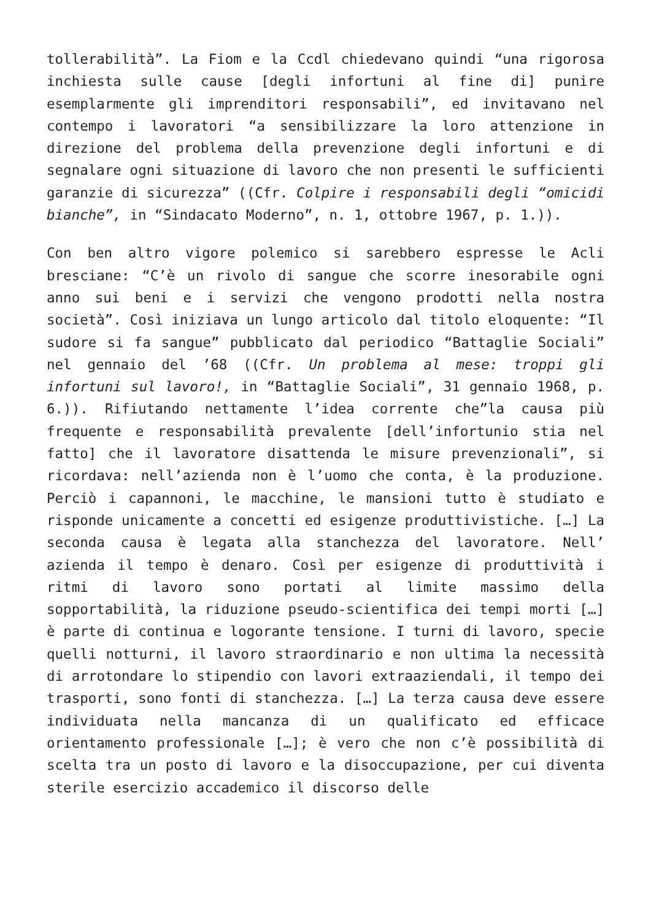tollerabilità”. La Fiom e la Ccdl chiedevano quindi “una rigorosa inchiesta sulle cause [degli infortuni al fine di] punire esemplarmente gli imprenditori responsabili”, ed invitavano nel contempo i lavoratori “a sensibilizzare la loro attenzione in direzione del problema della prevenzione degli infortuni e di segnalare ogni situazione di lavoro che non presenti le sufficienti garanzie di sicurezza” ((Cfr. Colpire i responsabili degli “omicidi bianche”, in “Sindacato Moderno”, n. 1, ottobre 1967, p. 1.)).
Con ben altro vigore polemico si sarebbero espresse le Acli bresciane: “C’è un rivolo di sangue che scorre inesorabile ogni anno sui beni e i servizi che vengono prodotti nella nostra società”. Così iniziava un lungo articolo dal titolo eloquente: “Il sudore si fa sangue” pubblicato dal periodico “Battaglie Sociali” nel gennaio del ’68 ((Cfr. Un problema al mese: troppi gli infortuni sul lavoro!, in “Battaglie Sociali”, 31 gennaio 1968, p. 6.)). Rifiutando nettamente l’idea corrente che”la causa più frequente e responsabilità prevalente [dell’infortunio stia nel fatto] che il lavoratore disattenda le misure prevenzionali”, si ricordava: nell’azienda non è l’uomo che conta, è la produzione. Perciò i capannoni, le macchine, le mansioni tutto è studiato e risponde unicamente a concetti ed esigenze produttivistiche. […] La seconda causa è legata alla stanchezza del lavoratore. Nell’ azienda il tempo è denaro. Così per esigenze di produttività i ritmi di lavoro sono portati al limite massimo della sopportabilità, la riduzione pseudo-scientifica dei tempi morti […] è parte di continua e logorante tensione. I turni di lavoro, specie quelli notturni, il lavoro straordinario e non ultima la necessità di arrotondare lo stipendio con lavori extraaziendali, il tempo dei trasporti, sono fonti di stanchezza. […] La terza causa deve essere individuata nella mancanza di un qualificato ed efficace orientamento professionale […]; è vero che non c’è possibilità di scelta tra un posto di lavoro e la disoccupazione, per cui diventa sterile esercizio accademico il discorso delle